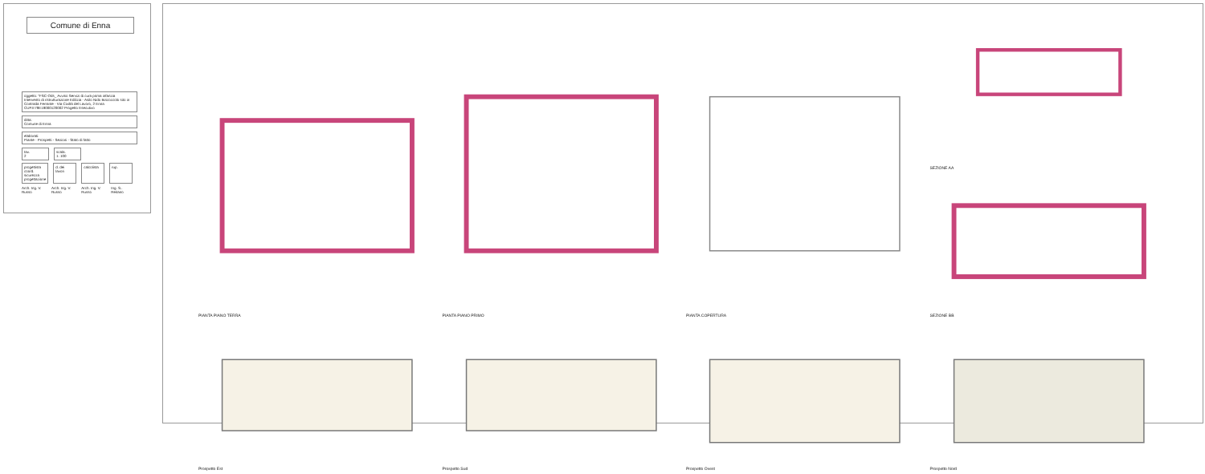Comune di Enna
oggetto: "FSC-Ods_ Avviso Servizi di cura prima infanzia
Intervento di ristrutturazione Edilizia - Asilo Nido Biricoccolo sito in
Contrada Ferrante - Via Civiltà del Lavoro, 2 Enna
CUP.E79E19000120002 Progetto Esecutivo
ditta:
Comune di Enna
elaborati:
Piante - Prospetti - Sezioni - Stato di fatto
tav.
2
scala.
1: 100
progettista coord. sicurezza progettazione
d. dei lavori
calcolista rup.
Arch. Ing. V. Russo Arch. Ing. V. Russo Arch. Ing. V. Russo Ing. S.. Reitano
PIANTA PIANO TERRA
PIANTA PIANO PRIMO
PIANTA COPERTURA
SEZIONE AA
SEZIONE BB
Prospetto Est
Prospetto Sud
Prospetto Ovest
Prospetto Nord